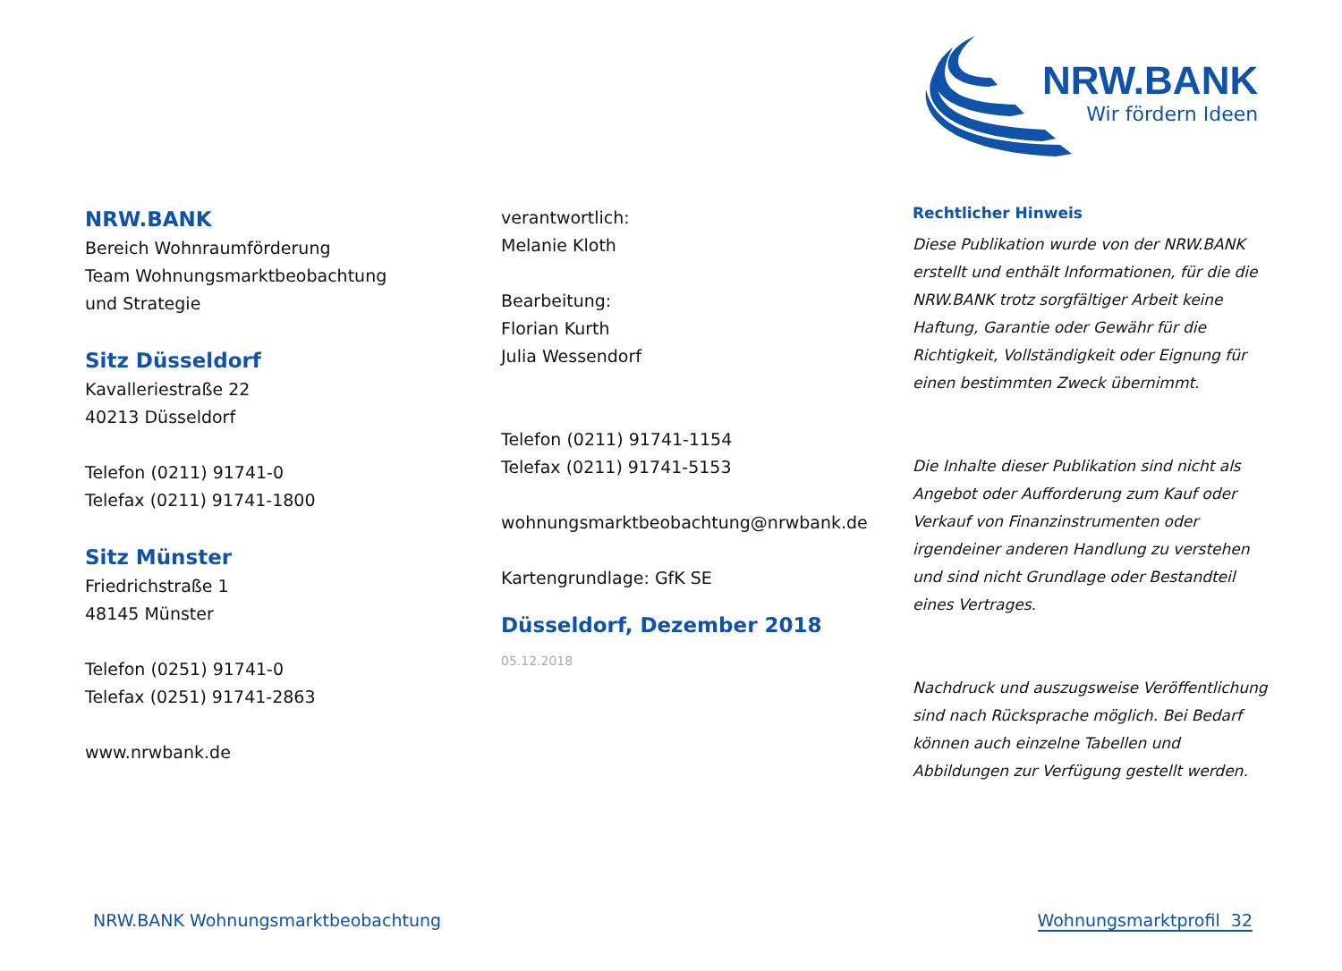NRW.BANK
Wir fördern Ideen
NRW.BANK
Bereich Wohnraumförderung
Team Wohnungsmarktbeobachtung
und Strategie
Sitz Düsseldorf
Kavalleriestraße 22
40213 Düsseldorf
Telefon (0211) 91741-0
Telefax (0211) 91741-1800
Sitz Münster
Friedrichstraße 1
48145 Münster
Telefon (0251) 91741-0
Telefax (0251) 91741-2863
www.nrwbank.de
verantwortlich:
Melanie Kloth
Bearbeitung:
Florian Kurth
Julia Wessendorf
Telefon (0211) 91741-1154
Telefax (0211) 91741-5153
wohnungsmarktbeobachtung@nrwbank.de
Kartengrundlage: GfK SE
Düsseldorf, Dezember 2018
05.12.2018
Rechtlicher Hinweis
Diese Publikation wurde von der NRW.BANK erstellt und enthält Informationen, für die die NRW.BANK trotz sorgfältiger Arbeit keine Haftung, Garantie oder Gewähr für die Richtigkeit, Vollständigkeit oder Eignung für einen bestimmten Zweck übernimmt.
Die Inhalte dieser Publikation sind nicht als Angebot oder Aufforderung zum Kauf oder Verkauf von Finanzinstrumenten oder irgendeiner anderen Handlung zu verstehen und sind nicht Grundlage oder Bestandteil eines Vertrages.
Nachdruck und auszugsweise Veröffentlichung sind nach Rücksprache möglich. Bei Bedarf können auch einzelne Tabellen und Abbildungen zur Verfügung gestellt werden.
NRW.BANK Wohnungsmarktbeobachtung Wohnungsmarktprofil 32